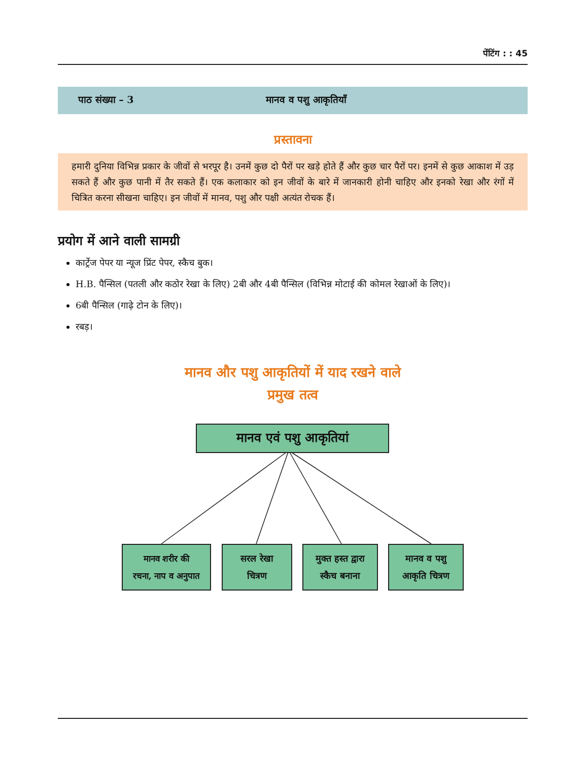पेंटिंग : : 45
पाठ संख्या – 3 मानव व पशु आकृतियाँ
प्रस्तावना
हमारी दुनिया विभिन्न प्रकार के जीवों से भरपूर है। उनमें कुछ दो पैरों पर खड़े होते हैं और कुछ चार पैरों पर। इनमें से कुछ आकाश में उड़ सकते हैं और कुछ पानी में तैर सकते हैं। एक कलाकार को इन जीवों के बारे में जानकारी होनी चाहिए और इनको रेखा और रंगों में चित्रित करना सीखना चाहिए। इन जीवों में मानव, पशु और पक्षी अत्यंत रोचक हैं।
प्रयोग में आने वाली सामग्री
कार्ट्रेज पेपर या न्यूज प्रिंट पेपर, स्कैच बुक।
H.B. पैन्सिल (पतली और कठोर रेखा के लिए) 2बी और 4बी पैन्सिल (विभिन्न मोटाई की कोमल रेखाओं के लिए)।
6बी पैन्सिल (गाढ़े टोन के लिए)।
रबड़।
मानव और पशु आकृतियों में याद रखने वाले
प्रमुख तत्व
मानव एवं पशु आकृतियां
मानव शरीर की
रचना, नाप व अनुपात
सरल रेखा
चित्रण
मुक्त हस्त द्वारा
स्कैच बनाना
मानव व पशु
आकृति चित्रण